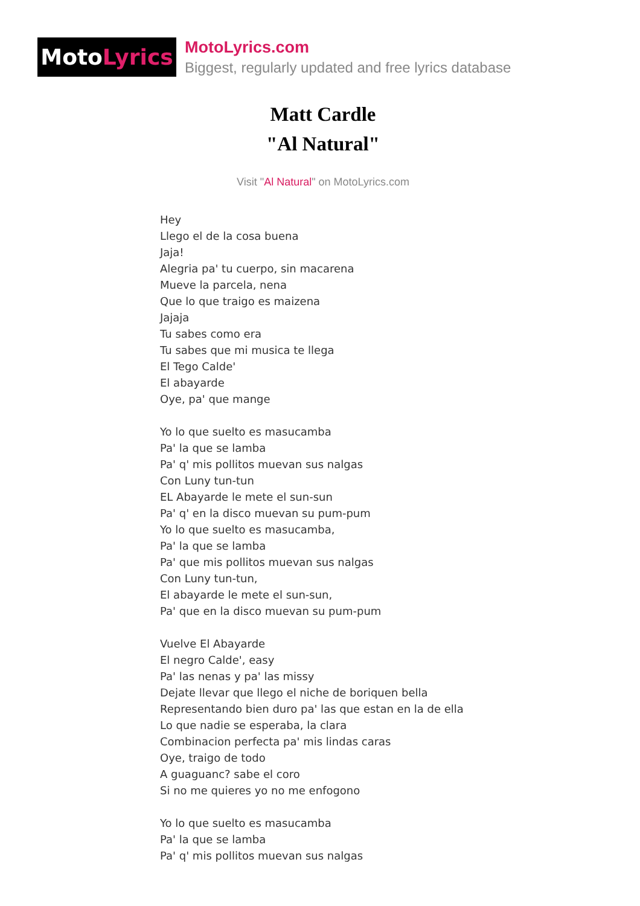Moto Lyrics
MotoLyrics.com
Biggest, regularly updated and free lyrics database
Matt Cardle
"Al Natural"
Visit "Al Natural" on MotoLyrics.com
Hey Llego el de la cosa buena Jaja! Alegria pa' tu cuerpo, sin macarena Mueve la parcela, nena Que lo que traigo es maizena Jajaja Tu sabes como era Tu sabes que mi musica te llega El Tego Calde' El abayarde Oye, pa' que mange Yo lo que suelto es masucamba Pa' la que se lamba Pa' q' mis pollitos muevan sus nalgas Con Luny tun-tun EL Abayarde le mete el sun-sun Pa' q' en la disco muevan su pum-pum Yo lo que suelto es masucamba, Pa' la que se lamba Pa' que mis pollitos muevan sus nalgas Con Luny tun-tun, El abayarde le mete el sun-sun, Pa' que en la disco muevan su pum-pum Vuelve El Abayarde El negro Calde', easy Pa' las nenas y pa' las missy Dejate llevar que llego el niche de boriquen bella Representando bien duro pa' las que estan en la de ella Lo que nadie se esperaba, la clara Combinacion perfecta pa' mis lindas caras Oye, traigo de todo A guaguanc? sabe el coro Si no me quieres yo no me enfogono Yo lo que suelto es masucamba Pa' la que se lamba Pa' q' mis pollitos muevan sus nalgas